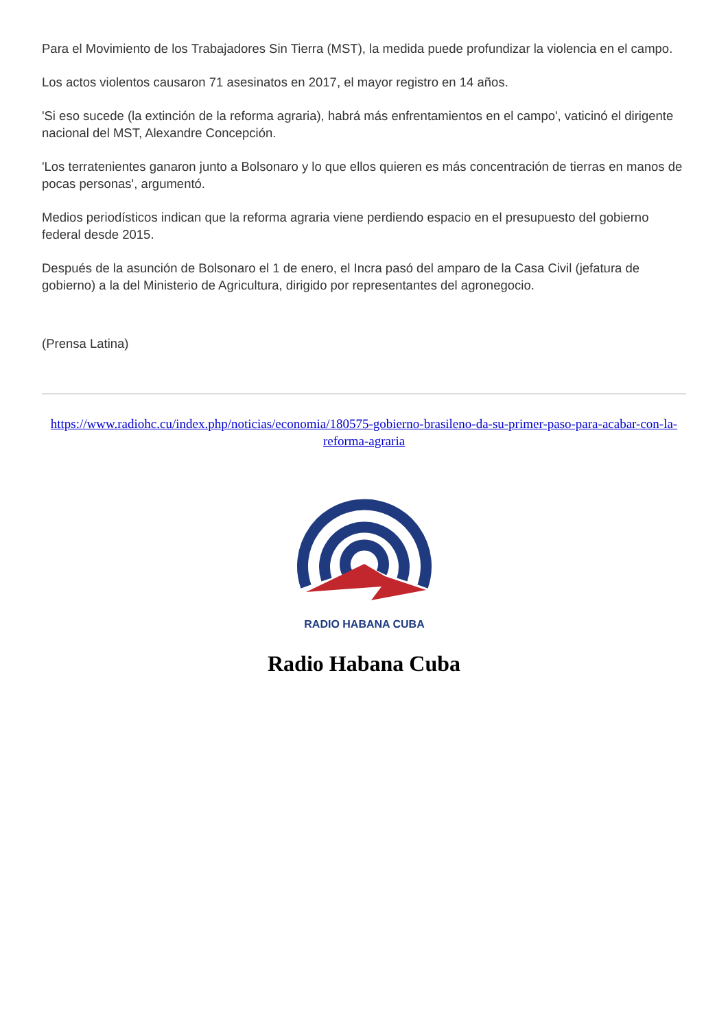Para el Movimiento de los Trabajadores Sin Tierra (MST), la medida puede profundizar la violencia en el campo.
Los actos violentos causaron 71 asesinatos en 2017, el mayor registro en 14 años.
'Si eso sucede (la extinción de la reforma agraria), habrá más enfrentamientos en el campo', vaticinó el dirigente nacional del MST, Alexandre Concepción.
'Los terratenientes ganaron junto a Bolsonaro y lo que ellos quieren es más concentración de tierras en manos de pocas personas', argumentó.
Medios periodísticos indican que la reforma agraria viene perdiendo espacio en el presupuesto del gobierno federal desde 2015.
Después de la asunción de Bolsonaro el 1 de enero, el Incra pasó del amparo de la Casa Civil (jefatura de gobierno) a la del Ministerio de Agricultura, dirigido por representantes del agronegocio.
(Prensa Latina)
https://www.radiohc.cu/index.php/noticias/economia/180575-gobierno-brasileno-da-su-primer-paso-para-acabar-con-la-reforma-agraria
RADIO HABANA CUBA
Radio Habana Cuba